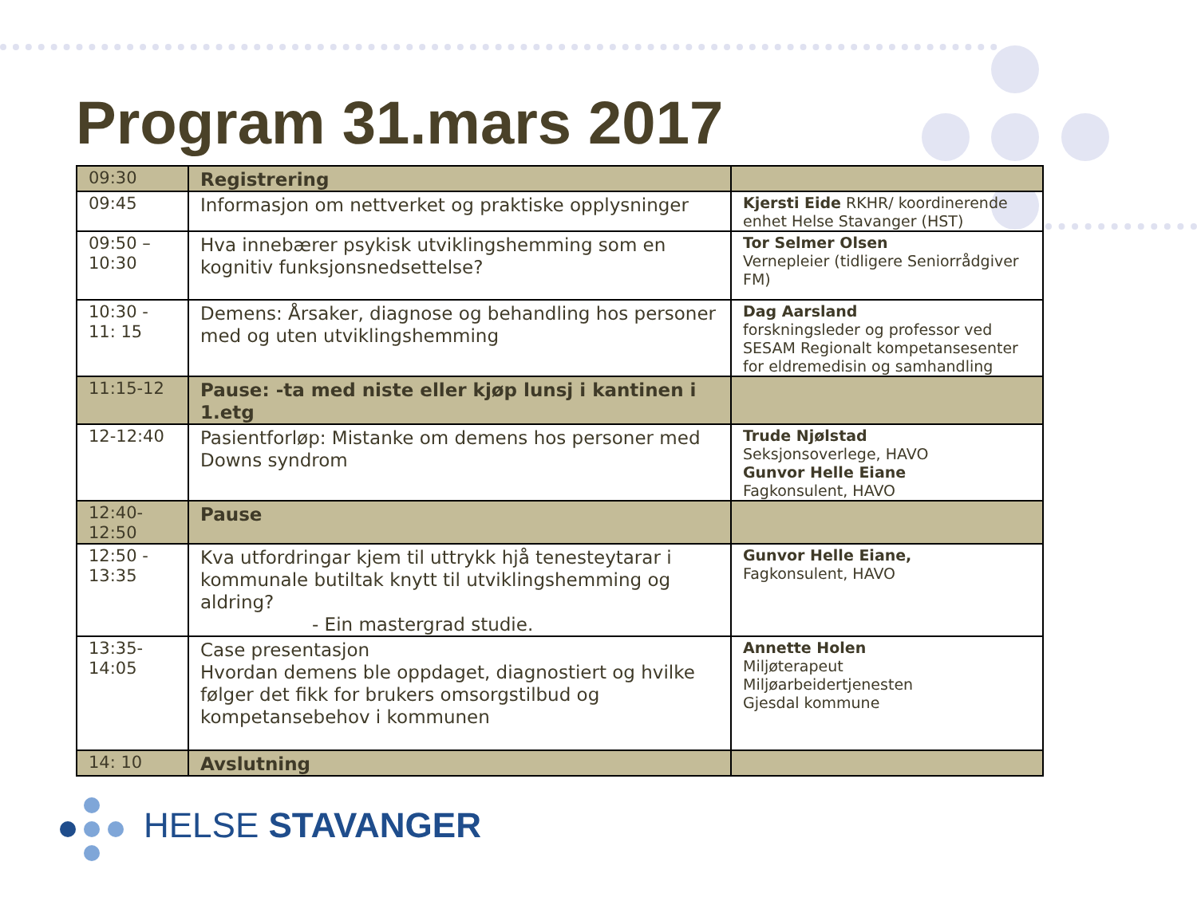Program 31.mars 2017
| 09:30 | Registrering | |
| 09:45 | Informasjon om nettverket og praktiske opplysninger | Kjersti Eide RKHR/ koordinerende enhet Helse Stavanger (HST) |
| 09:50 – 10:30 | Hva innebærer psykisk utviklingshemming som en kognitiv funksjonsnedsettelse? | Tor Selmer Olsen Vernepleier (tidligere Seniorrådgiver FM) |
| 10:30 - 11: 15 | Demens: Årsaker, diagnose og behandling hos personer med og uten utviklingshemming | Dag Aarsland forskningsleder og professor ved SESAM Regionalt kompetansesenter for eldremedisin og samhandling |
| 11:15-12 | Pause: -ta med niste eller kjøp lunsj i kantinen i 1.etg | |
| 12-12:40 | Pasientforløp: Mistanke om demens hos personer med Downs syndrom | Trude Njølstad Seksjonsoverlege, HAVO Gunvor Helle Eiane Fagkonsulent, HAVO |
| 12:40- 12:50 | Pause | |
| 12:50 - 13:35 | Kva utfordringar kjem til uttrykk hjå tenesteytarar i kommunale butiltak knytt til utviklingshemming og aldring? - Ein mastergrad studie. | Gunvor Helle Eiane, Fagkonsulent, HAVO |
| 13:35- 14:05 | Case presentasjon Hvordan demens ble oppdaget, diagnostiert og hvilke følger det fikk for brukers omsorgstilbud og kompetansebehov i kommunen | Annette Holen Miljøterapeut Miljøarbeidertjenesten Gjesdal kommune |
| 14: 10 | Avslutning | |
HELSE STAVANGER